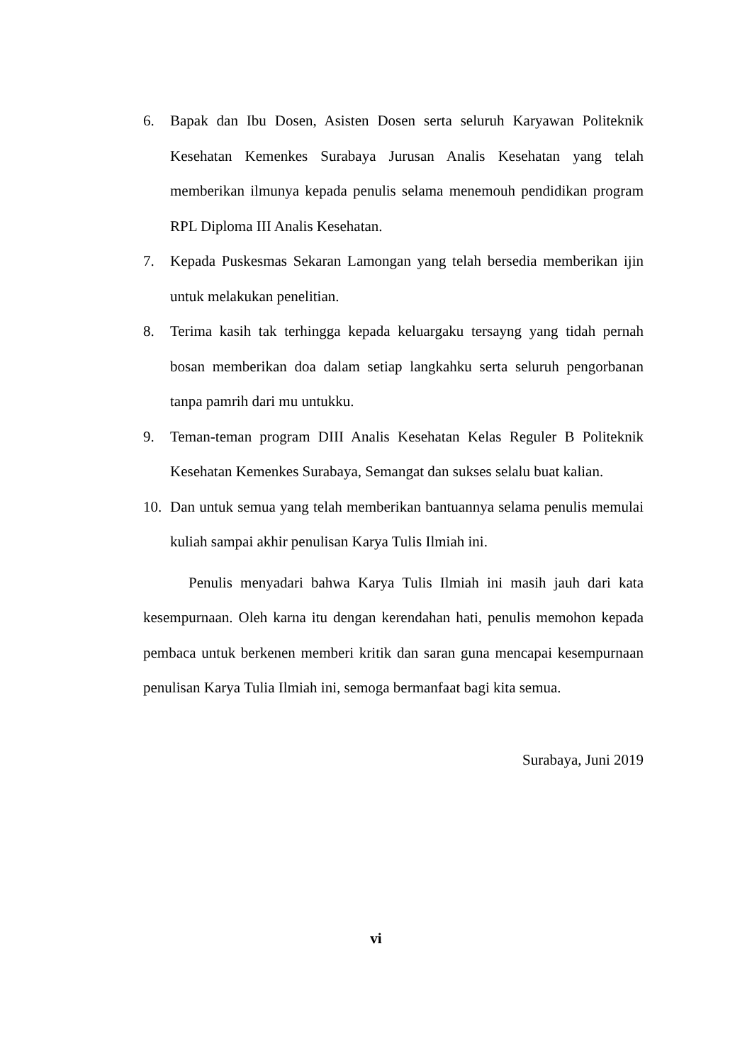6. Bapak dan Ibu Dosen, Asisten Dosen serta seluruh Karyawan Politeknik Kesehatan Kemenkes Surabaya Jurusan Analis Kesehatan yang telah memberikan ilmunya kepada penulis selama menemouh pendidikan program RPL Diploma III Analis Kesehatan.
7. Kepada Puskesmas Sekaran Lamongan yang telah bersedia memberikan ijin untuk melakukan penelitian.
8. Terima kasih tak terhingga kepada keluargaku tersayng yang tidah pernah bosan memberikan doa dalam setiap langkahku serta seluruh pengorbanan tanpa pamrih dari mu untukku.
9. Teman-teman program DIII Analis Kesehatan Kelas Reguler B Politeknik Kesehatan Kemenkes Surabaya, Semangat dan sukses selalu buat kalian.
10. Dan untuk semua yang telah memberikan bantuannya selama penulis memulai kuliah sampai akhir penulisan Karya Tulis Ilmiah ini.
Penulis menyadari bahwa Karya Tulis Ilmiah ini masih jauh dari kata kesempurnaan. Oleh karna itu dengan kerendahan hati, penulis memohon kepada pembaca untuk berkenen memberi kritik dan saran guna mencapai kesempurnaan penulisan Karya Tulia Ilmiah ini, semoga bermanfaat bagi kita semua.
Surabaya, Juni 2019
vi